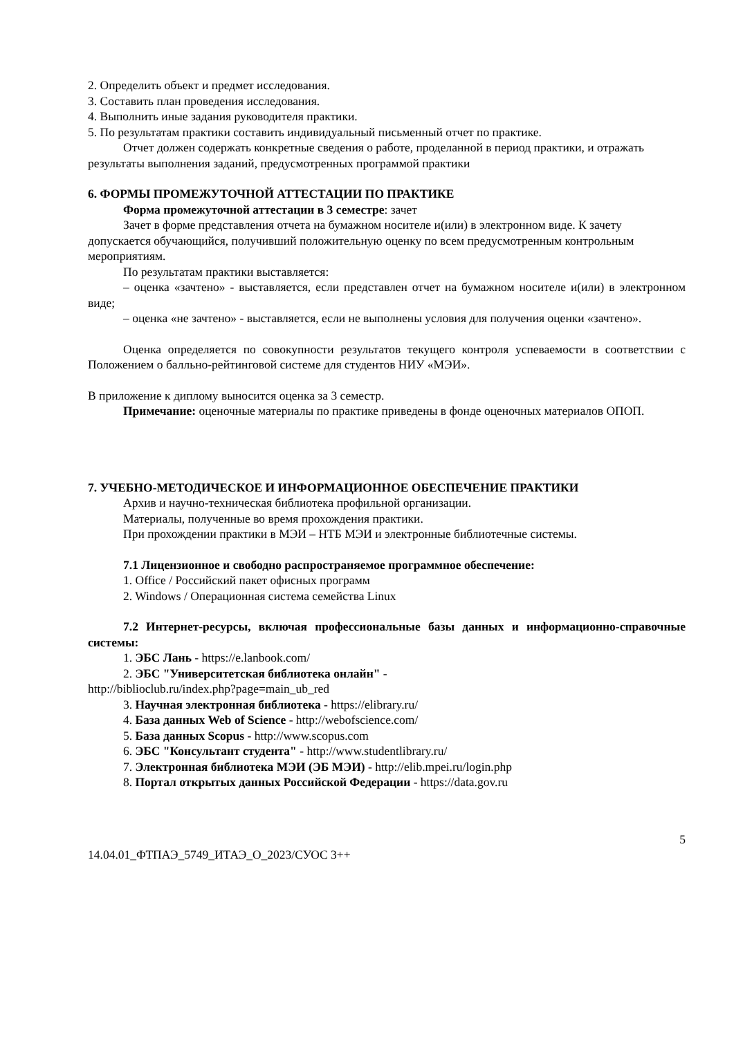2. Определить объект и предмет исследования.
3. Составить план проведения исследования.
4. Выполнить иные задания руководителя практики.
5. По результатам практики составить индивидуальный письменный отчет по практике.
Отчет должен содержать конкретные сведения о работе, проделанной в период практики, и отражать результаты выполнения заданий, предусмотренных программой практики
6. ФОРМЫ ПРОМЕЖУТОЧНОЙ АТТЕСТАЦИИ ПО ПРАКТИКЕ
Форма промежуточной аттестации в 3 семестре: зачет
Зачет в форме представления отчета на бумажном носителе и(или) в электронном виде. К зачету допускается обучающийся, получивший положительную оценку по всем предусмотренным контрольным мероприятиям.
По результатам практики выставляется:
– оценка «зачтено» - выставляется, если представлен отчет на бумажном носителе и(или) в электронном виде;
– оценка «не зачтено» - выставляется, если не выполнены условия для получения оценки «зачтено».
Оценка определяется по совокупности результатов текущего контроля успеваемости в соответствии с Положением о балльно-рейтинговой системе для студентов НИУ «МЭИ».
В приложение к диплому выносится оценка за 3 семестр.
Примечание: оценочные материалы по практике приведены в фонде оценочных материалов ОПОП.
7. УЧЕБНО-МЕТОДИЧЕСКОЕ И ИНФОРМАЦИОННОЕ ОБЕСПЕЧЕНИЕ ПРАКТИКИ
Архив и научно-техническая библиотека профильной организации.
Материалы, полученные во время прохождения практики.
При прохождении практики в МЭИ – НТБ МЭИ и электронные библиотечные системы.
7.1 Лицензионное и свободно распространяемое программное обеспечение:
1. Office / Российский пакет офисных программ
2. Windows / Операционная система семейства Linux
7.2 Интернет-ресурсы, включая профессиональные базы данных и информационно-справочные системы:
1. ЭБС Лань - https://e.lanbook.com/
2. ЭБС "Университетская библиотека онлайн" -
http://biblioclub.ru/index.php?page=main_ub_red
3. Научная электронная библиотека - https://elibrary.ru/
4. База данных Web of Science - http://webofscience.com/
5. База данных Scopus - http://www.scopus.com
6. ЭБС "Консультант студента" - http://www.studentlibrary.ru/
7. Электронная библиотека МЭИ (ЭБ МЭИ) - http://elib.mpei.ru/login.php
8. Портал открытых данных Российской Федерации - https://data.gov.ru
14.04.01_ФТПАЭ_5749_ИТАЭ_О_2023/СУОС 3++ 5